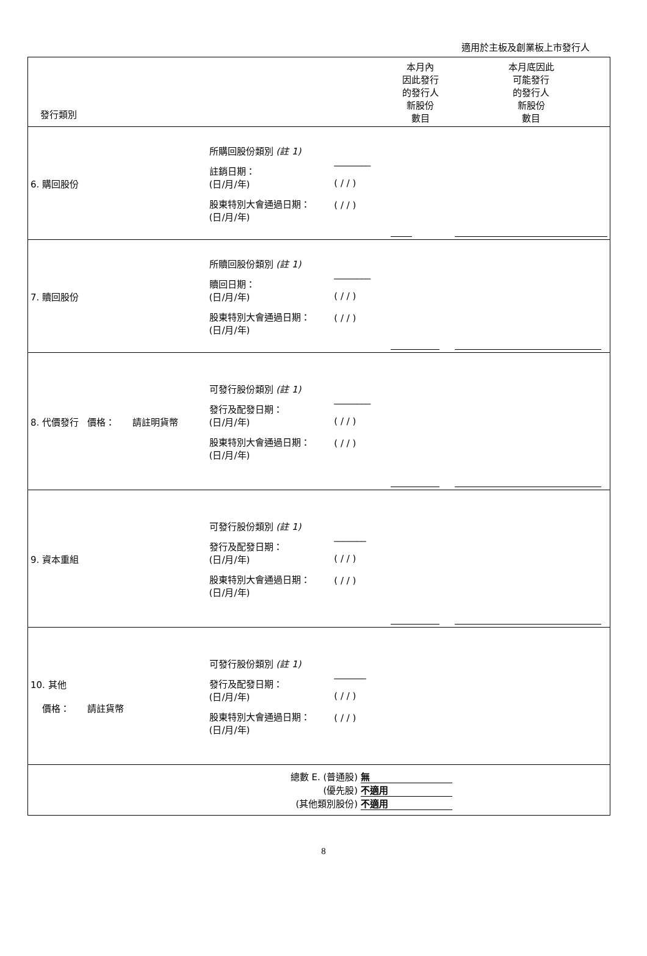適用於主板及創業板上市發行人
| 發行類別 | | | 本月內 因此發行 的發行人 新股份 數目 | 本月底因此 可能發行 的發行人 新股份 數目 |
| 6. 購回股份 | 所購回股份類別 (註 1) 註銷日期： (日/月/年) 股東特別大會通過日期： (日/月/年) | ________ ( / / ) ( / / ) | | |
| 7. 贖回股份 | 所贖回股份類別 (註 1) 贖回日期： (日/月/年) 股東特別大會通過日期： (日/月/年) | ________ ( / / ) ( / / ) | | |
| 8. 代價發行 價格： 請註明貨幣 | 可發行股份類別 (註 1) 發行及配發日期： (日/月/年) 股東特別大會通過日期： (日/月/年) | ________ ( / / ) ( / / ) | | |
| 9. 資本重組 | 可發行股份類別 (註 1) 發行及配發日期： (日/月/年) 股東特別大會通過日期： (日/月/年) | _______ ( / / ) ( / / ) | | |
| 10. 其他 價格： 請註貨幣 | 可發行股份類別 (註 1) 發行及配發日期： (日/月/年) 股東特別大會通過日期： (日/月/年) | _______ ( / / ) ( / / ) | | |
| | 總數 E. (普通股) 無 (優先股) 不適用 (其他類別股份) 不適用 | | | |
8